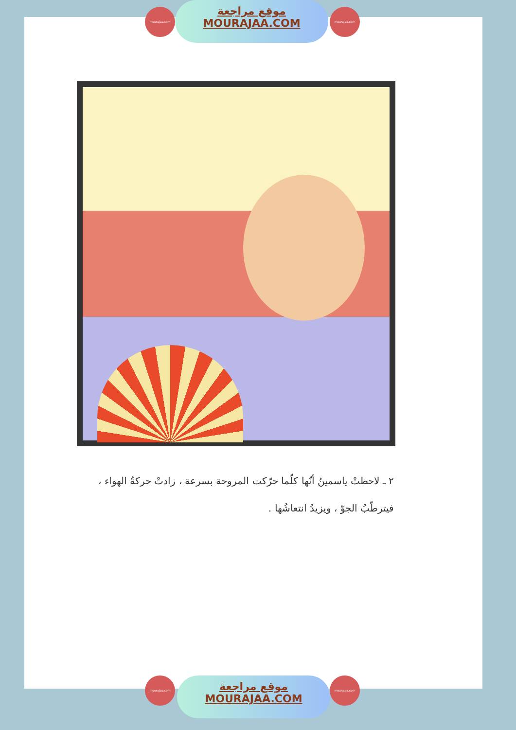mourajaa.com
موقع مراجعة
MOURAJAA.COM
mourajaa.com
٢ ـ لاحظتْ ياسمينُ أنّها كلّما حرّكت المروحة بسرعة ، زادتْ حركةُ الهواء ، فيترطّبُ الجوّ ، ويزيدُ انتعاشُها .
mourajaa.com
موقع مراجعة
MOURAJAA.COM
mourajaa.com